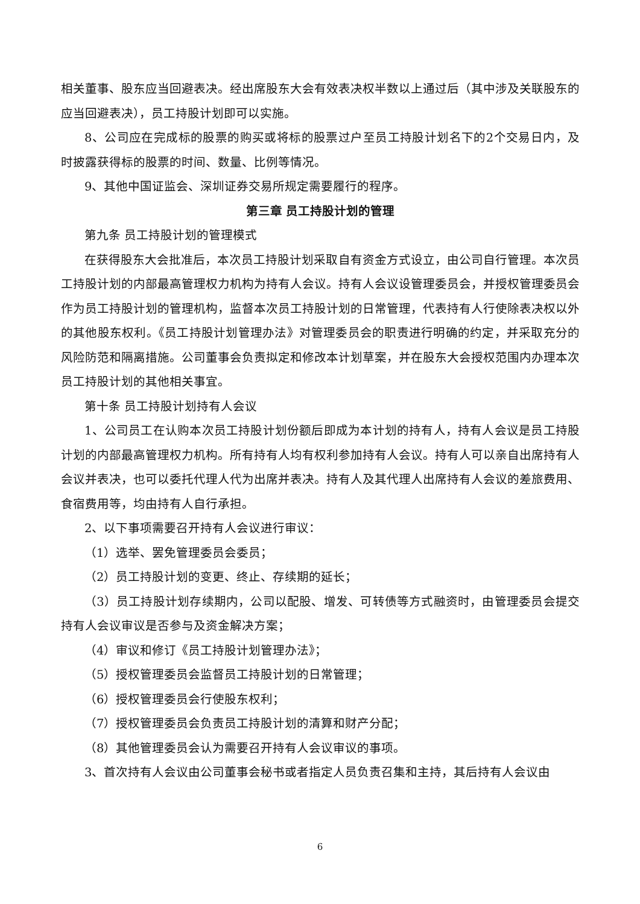相关董事、股东应当回避表决。经出席股东大会有效表决权半数以上通过后（其中涉及关联股东的应当回避表决），员工持股计划即可以实施。
8、公司应在完成标的股票的购买或将标的股票过户至员工持股计划名下的2个交易日内，及时披露获得标的股票的时间、数量、比例等情况。
9、其他中国证监会、深圳证券交易所规定需要履行的程序。
第三章 员工持股计划的管理
第九条 员工持股计划的管理模式
在获得股东大会批准后，本次员工持股计划采取自有资金方式设立，由公司自行管理。本次员工持股计划的内部最高管理权力机构为持有人会议。持有人会议设管理委员会，并授权管理委员会作为员工持股计划的管理机构，监督本次员工持股计划的日常管理，代表持有人行使除表决权以外的其他股东权利。《员工持股计划管理办法》对管理委员会的职责进行明确的约定，并采取充分的风险防范和隔离措施。公司董事会负责拟定和修改本计划草案，并在股东大会授权范围内办理本次员工持股计划的其他相关事宜。
第十条 员工持股计划持有人会议
1、公司员工在认购本次员工持股计划份额后即成为本计划的持有人，持有人会议是员工持股计划的内部最高管理权力机构。所有持有人均有权利参加持有人会议。持有人可以亲自出席持有人会议并表决，也可以委托代理人代为出席并表决。持有人及其代理人出席持有人会议的差旅费用、食宿费用等，均由持有人自行承担。
2、以下事项需要召开持有人会议进行审议：
（1）选举、罢免管理委员会委员；
（2）员工持股计划的变更、终止、存续期的延长；
（3）员工持股计划存续期内，公司以配股、增发、可转债等方式融资时，由管理委员会提交持有人会议审议是否参与及资金解决方案；
（4）审议和修订《员工持股计划管理办法》；
（5）授权管理委员会监督员工持股计划的日常管理；
（6）授权管理委员会行使股东权利；
（7）授权管理委员会负责员工持股计划的清算和财产分配；
（8）其他管理委员会认为需要召开持有人会议审议的事项。
3、首次持有人会议由公司董事会秘书或者指定人员负责召集和主持，其后持有人会议由
6